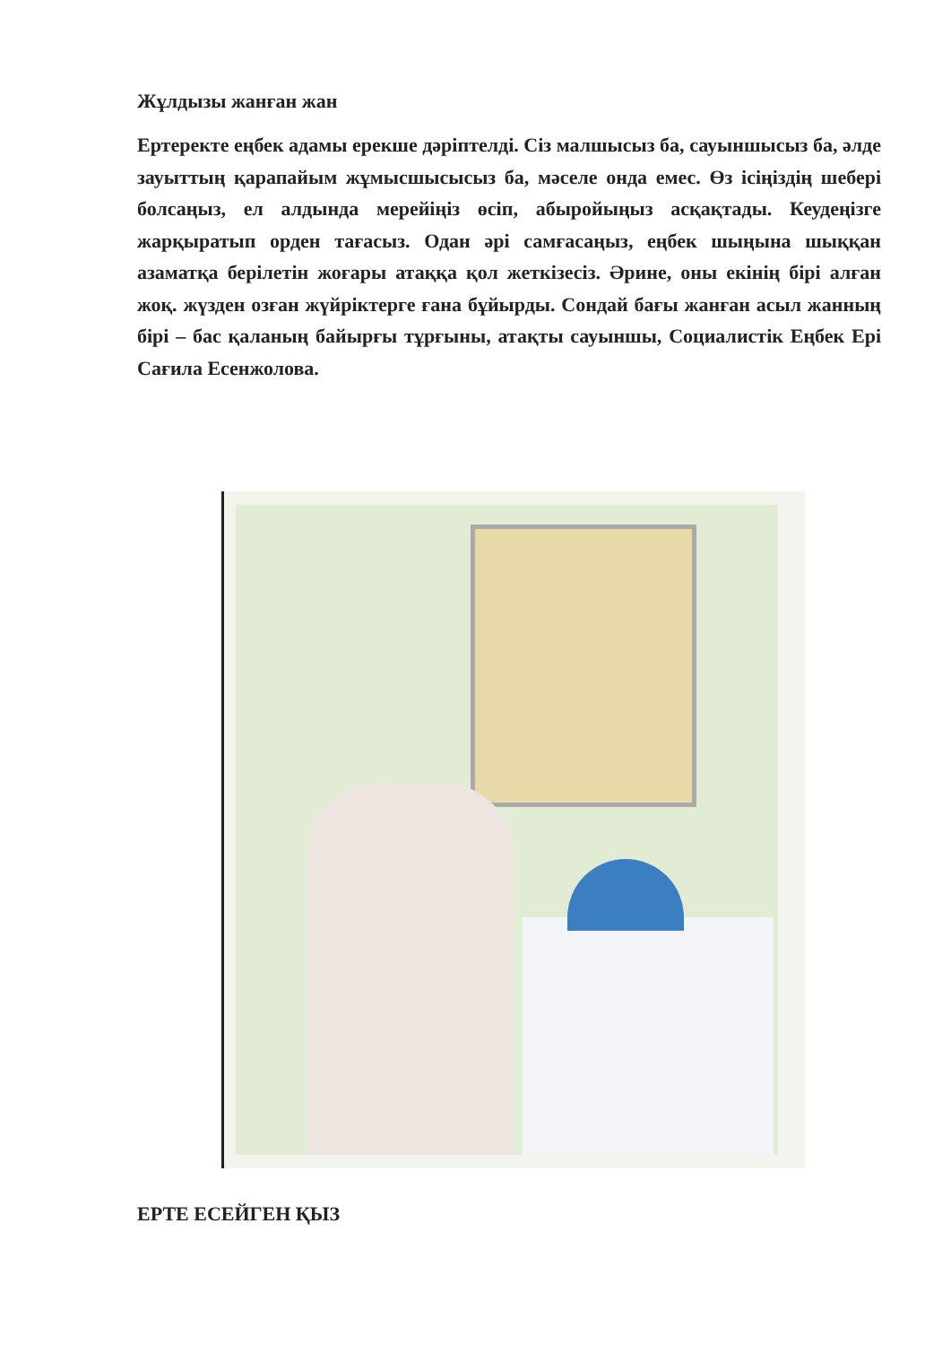Жұлдызы жанған жан
Ертеректе еңбек адамы ерекше дәріптелді. Сіз малшысыз ба, сауыншысыз ба, әлде зауыттың қарапайым жұмысшысысыз ба, мәселе онда емес. Өз ісіңіздің шебері болсаңыз, ел алдында мерейіңіз өсіп, абыройыңыз асқақтады. Кеудеңізге жарқыратып орден тағасыз. Одан әрі самғасаңыз, еңбек шыңына шыққан азаматқа берілетін жоғары атаққа қол жеткізесіз. Әрине, оны екінің бірі алған жоқ. жүзден озған жүйріктерге ғана бұйырды. Сондай бағы жанған асыл жанның бірі – бас қаланың байырғы тұрғыны, атақты сауыншы, Социалистік Еңбек Ері Сағила Есенжолова.
ЕРТЕ ЕСЕЙГЕН ҚЫЗ